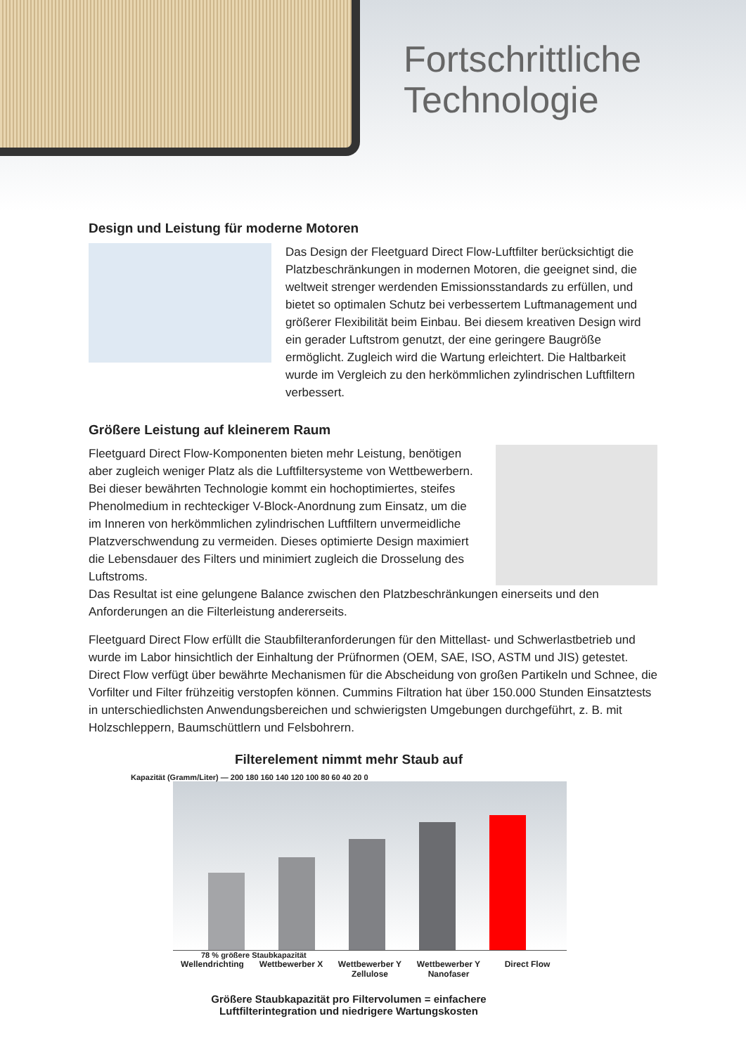Fortschrittliche
Technologie
Design und Leistung für moderne Motoren
Das Design der Fleetguard Direct Flow-Luftfilter berücksichtigt die Platzbeschränkungen in modernen Motoren, die geeignet sind, die weltweit strenger werdenden Emissionsstandards zu erfüllen, und bietet so optimalen Schutz bei verbessertem Luftmanagement und größerer Flexibilität beim Einbau. Bei diesem kreativen Design wird ein gerader Luftstrom genutzt, der eine geringere Baugröße ermöglicht. Zugleich wird die Wartung erleichtert. Die Haltbarkeit wurde im Vergleich zu den herkömmlichen zylindrischen Luftfiltern verbessert.
Größere Leistung auf kleinerem Raum
Fleetguard Direct Flow-Komponenten bieten mehr Leistung, benötigen aber zugleich weniger Platz als die Luftfiltersysteme von Wettbewerbern. Bei dieser bewährten Technologie kommt ein hochoptimiertes, steifes Phenolmedium in rechteckiger V-Block-Anordnung zum Einsatz, um die im Inneren von herkömmlichen zylindrischen Luftfiltern unvermeidliche Platzverschwendung zu vermeiden. Dieses optimierte Design maximiert die Lebensdauer des Filters und minimiert zugleich die Drosselung des Luftstroms.
Das Resultat ist eine gelungene Balance zwischen den Platzbeschränkungen einerseits und den Anforderungen an die Filterleistung andererseits.
Fleetguard Direct Flow erfüllt die Staubfilteranforderungen für den Mittellast- und Schwerlastbetrieb und wurde im Labor hinsichtlich der Einhaltung der Prüfnormen (OEM, SAE, ISO, ASTM und JIS) getestet. Direct Flow verfügt über bewährte Mechanismen für die Abscheidung von großen Partikeln und Schnee, die Vorfilter und Filter frühzeitig verstopfen können. Cummins Filtration hat über 150.000 Stunden Einsatztests in unterschiedlichsten Anwendungsbereichen und schwierigsten Umgebungen durchgeführt, z. B. mit Holzschleppern, Baumschüttlern und Felsbohrern.
Filterelement nimmt mehr Staub auf
Kapazität (Gramm/Liter) — 200 180 160 140 120 100 80 60 40 20 0
78 % größere Staubkapazität
Wellendrichting Wettbewerber X Wettbewerber Y Zellulose Wettbewerber Y Nanofaser Direct Flow
Größere Staubkapazität pro Filtervolumen = einfachere
Luftfilterintegration und niedrigere Wartungskosten